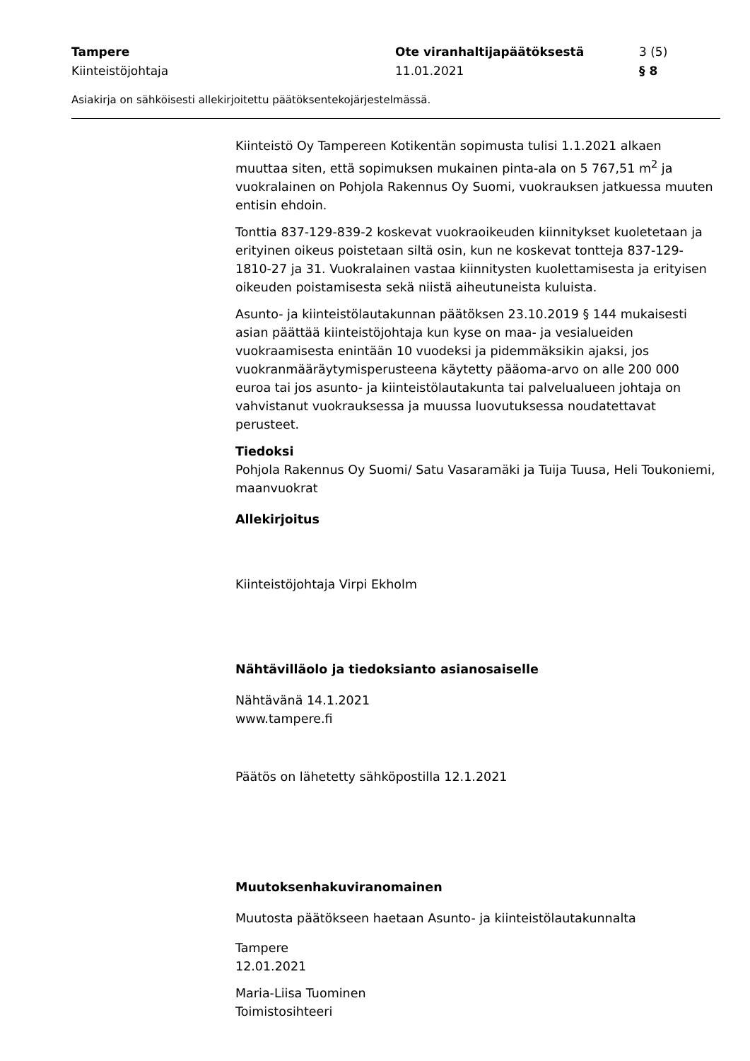Tampere Ote viranhaltijapäätöksestä 3 (5)
Kiinteistöjohtaja 11.01.2021 § 8
Asiakirja on sähköisesti allekirjoitettu päätöksentekojärjestelmässä.
Kiinteistö Oy Tampereen Kotikentän sopimusta tulisi 1.1.2021 alkaen muuttaa siten, että sopimuksen mukainen pinta-ala on 5 767,51 m<sup>2</sup> ja vuokralainen on Pohjola Rakennus Oy Suomi, vuokrauksen jatkuessa muuten entisin ehdoin.
Tonttia 837-129-839-2 koskevat vuokraoikeuden kiinnitykset kuoletetaan ja erityinen oikeus poistetaan siltä osin, kun ne koskevat tontteja 837-129-1810-27 ja 31. Vuokralainen vastaa kiinnitysten kuolettamisesta ja erityisen oikeuden poistamisesta sekä niistä aiheutuneista kuluista.
Asunto- ja kiinteistölautakunnan päätöksen 23.10.2019 § 144 mukaisesti asian päättää kiinteistöjohtaja kun kyse on maa- ja vesialueiden vuokraamisesta enintään 10 vuodeksi ja pidemmäksikin ajaksi, jos vuokranmääräytymisperusteena käytetty pääoma-arvo on alle 200 000 euroa tai jos asunto- ja kiinteistölautakunta tai palvelualueen johtaja on vahvistanut vuokrauksessa ja muussa luovutuksessa noudatettavat perusteet.
Tiedoksi
Pohjola Rakennus Oy Suomi/ Satu Vasaramäki ja Tuija Tuusa, Heli Toukoniemi, maanvuokrat
Allekirjoitus
Kiinteistöjohtaja Virpi Ekholm
Nähtävilläolo ja tiedoksianto asianosaiselle
Nähtävänä 14.1.2021
www.tampere.fi
Päätös on lähetetty sähköpostilla 12.1.2021
Muutoksenhakuviranomainen
Muutosta päätökseen haetaan Asunto- ja kiinteistölautakunnalta
Tampere
12.01.2021
Maria-Liisa Tuominen
Toimistosihteeri